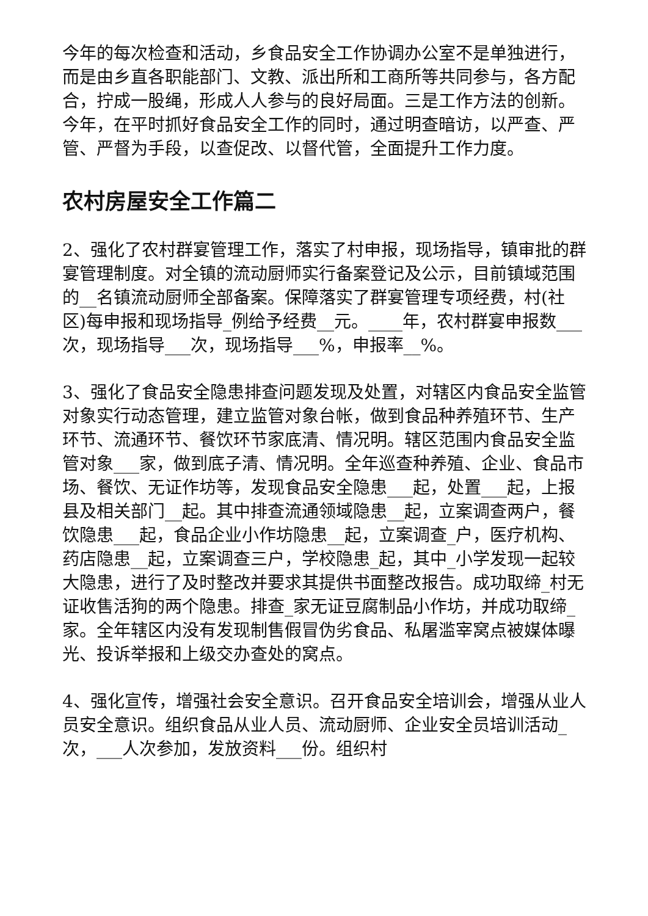今年的每次检查和活动，乡食品安全工作协调办公室不是单独进行，而是由乡直各职能部门、文教、派出所和工商所等共同参与，各方配合，拧成一股绳，形成人人参与的良好局面。三是工作方法的创新。今年，在平时抓好食品安全工作的同时，通过明查暗访，以严查、严管、严督为手段，以查促改、以督代管，全面提升工作力度。
农村房屋安全工作篇二
2、强化了农村群宴管理工作，落实了村申报，现场指导，镇审批的群宴管理制度。对全镇的流动厨师实行备案登记及公示，目前镇域范围的__名镇流动厨师全部备案。保障落实了群宴管理专项经费，村(社区)每申报和现场指导_例给予经费__元。____年，农村群宴申报数___次，现场指导___次，现场指导___%，申报率__%。
3、强化了食品安全隐患排查问题发现及处置，对辖区内食品安全监管对象实行动态管理，建立监管对象台帐，做到食品种养殖环节、生产环节、流通环节、餐饮环节家底清、情况明。辖区范围内食品安全监管对象___家，做到底子清、情况明。全年巡查种养殖、企业、食品市场、餐饮、无证作坊等，发现食品安全隐患___起，处置___起，上报县及相关部门__起。其中排查流通领域隐患__起，立案调查两户，餐饮隐患___起，食品企业小作坊隐患__起，立案调查_户，医疗机构、药店隐患__起，立案调查三户，学校隐患_起，其中_小学发现一起较大隐患，进行了及时整改并要求其提供书面整改报告。成功取缔_村无证收售活狗的两个隐患。排查_家无证豆腐制品小作坊，并成功取缔_家。全年辖区内没有发现制售假冒伪劣食品、私屠滥宰窝点被媒体曝光、投诉举报和上级交办查处的窝点。
4、强化宣传，增强社会安全意识。召开食品安全培训会，增强从业人员安全意识。组织食品从业人员、流动厨师、企业安全员培训活动_次，___人次参加，发放资料___份。组织村